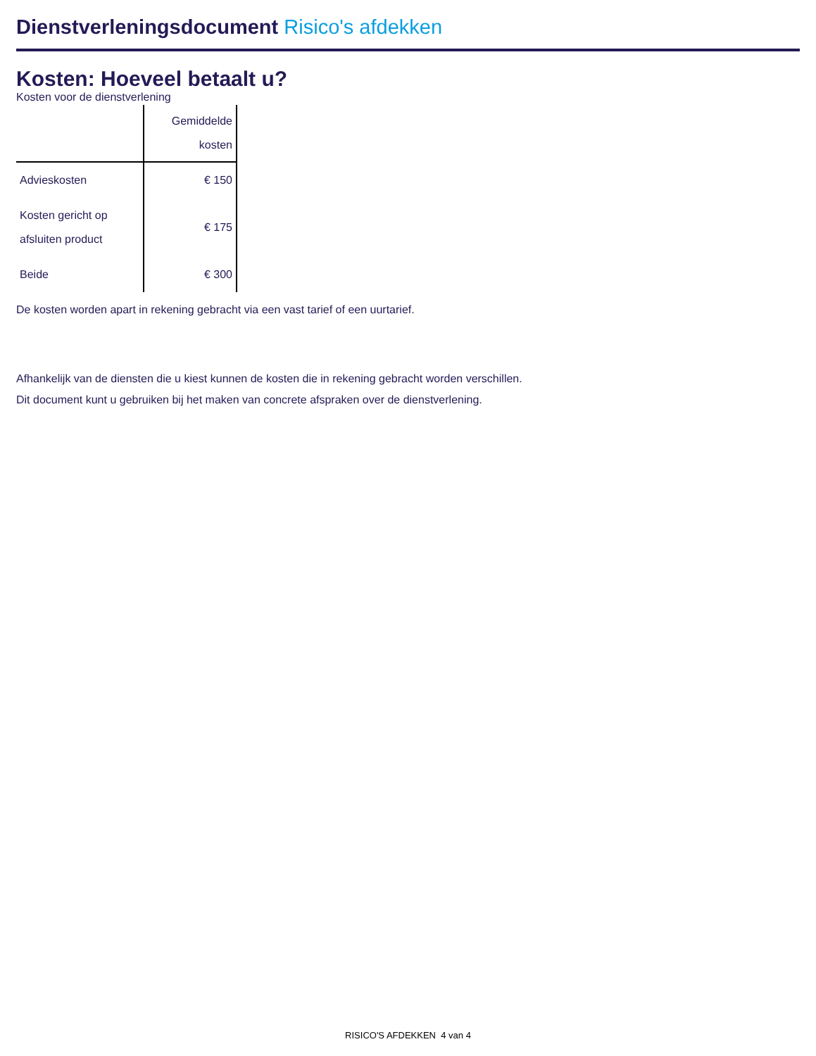Dienstverleningsdocument Risico's afdekken
Kosten: Hoeveel betaalt u?
Kosten voor de dienstverlening
| | Gemiddelde kosten |
| --- | --- |
| Advieskosten | € 150 |
| Kosten gericht op afsluiten product | € 175 |
| Beide | € 300 |
De kosten worden apart in rekening gebracht via een vast tarief of een uurtarief.
Afhankelijk van de diensten die u kiest kunnen de kosten die in rekening gebracht worden verschillen.
Dit document kunt u gebruiken bij het maken van concrete afspraken over de dienstverlening.
RISICO'S AFDEKKEN 4 van 4